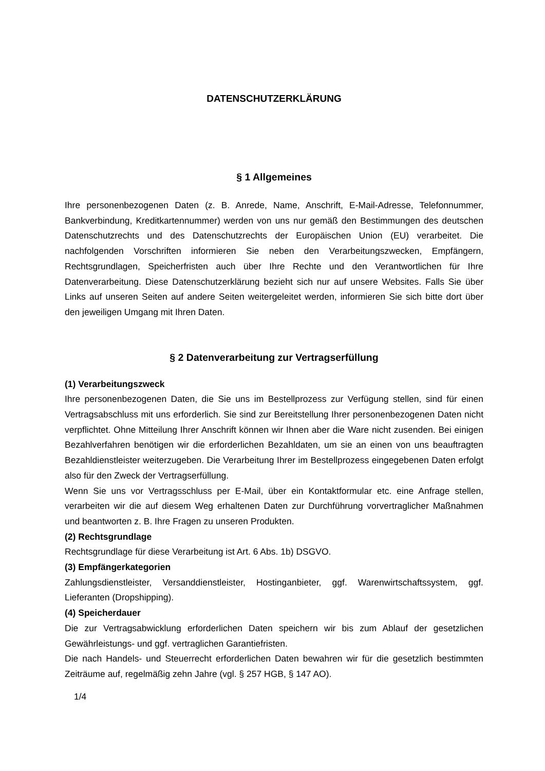DATENSCHUTZERKLÄRUNG
§ 1 Allgemeines
Ihre personenbezogenen Daten (z. B. Anrede, Name, Anschrift, E-Mail-Adresse, Telefonnummer, Bankverbindung, Kreditkartennummer) werden von uns nur gemäß den Bestimmungen des deutschen Datenschutzrechts und des Datenschutzrechts der Europäischen Union (EU) verarbeitet. Die nachfolgenden Vorschriften informieren Sie neben den Verarbeitungszwecken, Empfängern, Rechtsgrundlagen, Speicherfristen auch über Ihre Rechte und den Verantwortlichen für Ihre Datenverarbeitung. Diese Datenschutzerklärung bezieht sich nur auf unsere Websites. Falls Sie über Links auf unseren Seiten auf andere Seiten weitergeleitet werden, informieren Sie sich bitte dort über den jeweiligen Umgang mit Ihren Daten.
§ 2 Datenverarbeitung zur Vertragserfüllung
(1) Verarbeitungszweck
Ihre personenbezogenen Daten, die Sie uns im Bestellprozess zur Verfügung stellen, sind für einen Vertragsabschluss mit uns erforderlich. Sie sind zur Bereitstellung Ihrer personenbezogenen Daten nicht verpflichtet. Ohne Mitteilung Ihrer Anschrift können wir Ihnen aber die Ware nicht zusenden. Bei einigen Bezahlverfahren benötigen wir die erforderlichen Bezahldaten, um sie an einen von uns beauftragten Bezahldienstleister weiterzugeben. Die Verarbeitung Ihrer im Bestellprozess eingegebenen Daten erfolgt also für den Zweck der Vertragserfüllung.
Wenn Sie uns vor Vertragsschluss per E-Mail, über ein Kontaktformular etc. eine Anfrage stellen, verarbeiten wir die auf diesem Weg erhaltenen Daten zur Durchführung vorvertraglicher Maßnahmen und beantworten z. B. Ihre Fragen zu unseren Produkten.
(2) Rechtsgrundlage
Rechtsgrundlage für diese Verarbeitung ist Art. 6 Abs. 1b) DSGVO.
(3) Empfängerkategorien
Zahlungsdienstleister, Versanddienstleister, Hostinganbieter, ggf. Warenwirtschaftssystem, ggf. Lieferanten (Dropshipping).
(4) Speicherdauer
Die zur Vertragsabwicklung erforderlichen Daten speichern wir bis zum Ablauf der gesetzlichen Gewährleistungs- und ggf. vertraglichen Garantiefristen.
Die nach Handels- und Steuerrecht erforderlichen Daten bewahren wir für die gesetzlich bestimmten Zeiträume auf, regelmäßig zehn Jahre (vgl. § 257 HGB, § 147 AO).
1/4